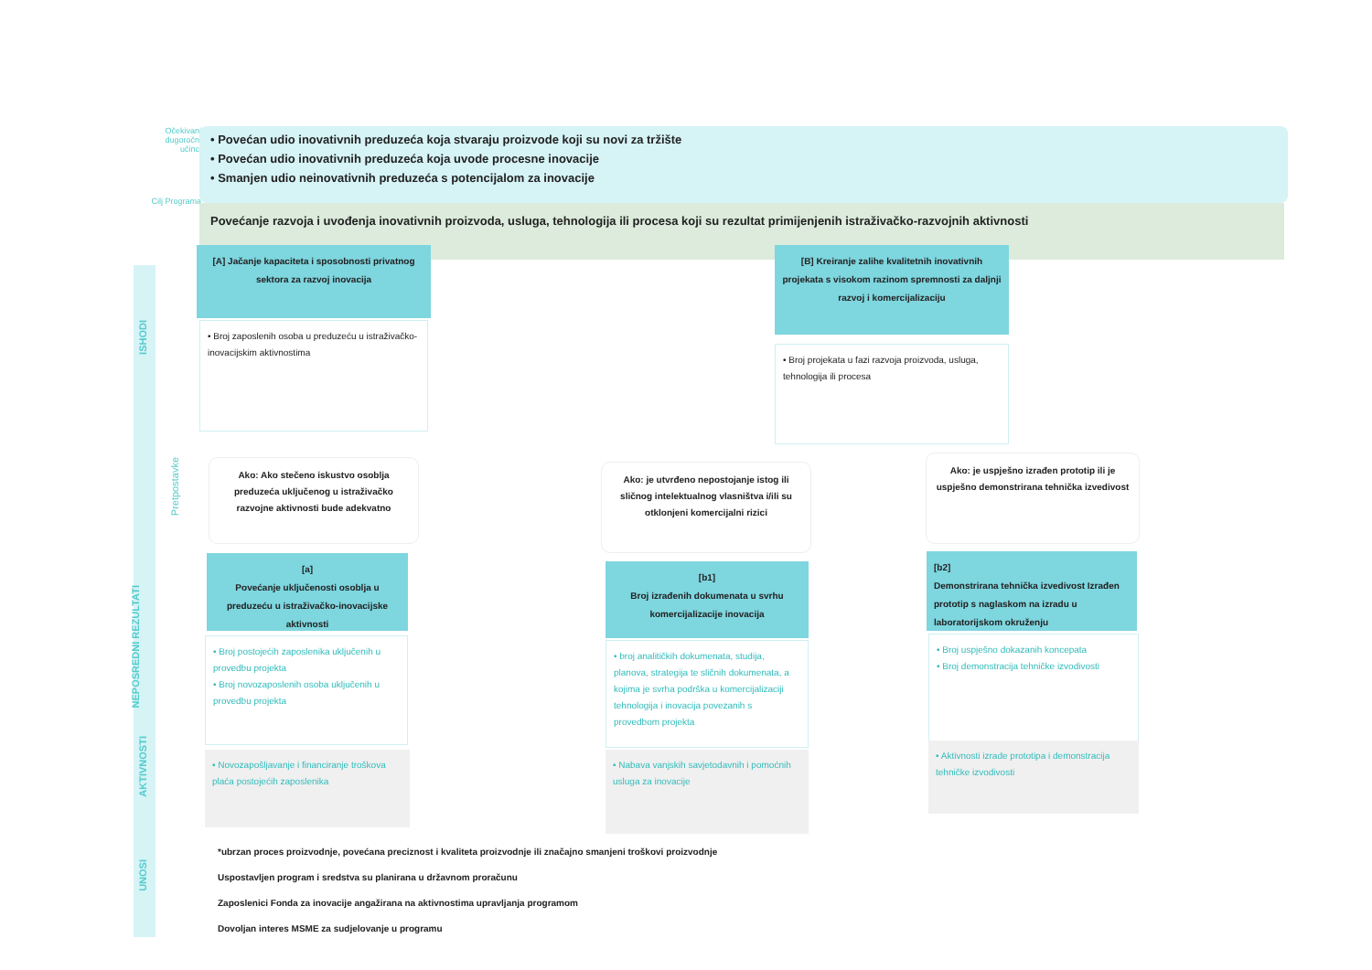Očekivani dugoročni učinci
• Povećan udio inovativnih preduzeća koja stvaraju proizvode koji su novi za tržište
• Povećan udio inovativnih preduzeća koja uvode procesne inovacije
• Smanjen udio neinovativnih preduzeća s potencijalom za inovacije
Cilj Programa
Povećanje razvoja i uvođenja inovativnih proizvoda, usluga, tehnologija ili procesa koji su rezultat primijenjenih istraživačko-razvojnih aktivnosti
ISHODI
NEPOSREDNI REZULTATI
AKTIVNOSTI
UNOSI
Pretpostavke
[A] Jačanje kapaciteta i sposobnosti privatnog sektora za razvoj inovacija
• Broj zaposlenih osoba u preduzeću u istraživačko-inovacijskim aktivnostima
[B] Kreiranje zalihe kvalitetnih inovativnih projekata s visokom razinom spremnosti za daljnji razvoj i komercijalizaciju
• Broj projekata u fazi razvoja proizvoda, usluga, tehnologija ili procesa
Ako: Ako stečeno iskustvo osoblja preduzeća uključenog u istraživačko razvojne aktivnosti bude adekvatno
Ako: je utvrđeno nepostojanje istog ili sličnog intelektualnog vlasništva i/ili su otklonjeni komercijalni rizici
Ako: je uspješno izrađen prototip ili je uspješno demonstrirana tehnička izvedivost
[a]
Povećanje uključenosti osoblja u preduzeću u istraživačko-inovacijske aktivnosti
[b1]
Broj izrađenih dokumenata u svrhu komercijalizacije inovacija
[b2]
Demonstrirana tehnička izvedivost Izrađen prototip s naglaskom na izradu u laboratorijskom okruženju
• Broj postojećih zaposlenika uključenih u provedbu projekta
• Broj novozaposlenih osoba uključenih u provedbu projekta
• broj analitičkih dokumenata, studija, planova, strategija te sličnih dokumenata, a kojima je svrha podrška u komercijalizaciji tehnologija i inovacija povezanih s provedbom projekta
• Broj uspješno dokazanih koncepata
• Broj demonstracija tehničke izvodivosti
• Novozapošljavanje i financiranje troškova plaća postojećih zaposlenika
• Nabava vanjskih savjetodavnih i pomoćnih usluga za inovacije
• Aktivnosti izrade prototipa i demonstracija tehničke izvodivosti
*ubrzan proces proizvodnje, povećana preciznost i kvaliteta proizvodnje ili značajno smanjeni troškovi proizvodnje
Uspostavljen program i sredstva su planirana u državnom proračunu
Zaposlenici Fonda za inovacije angažirana na aktivnostima upravljanja programom
Dovoljan interes MSME za sudjelovanje u programu